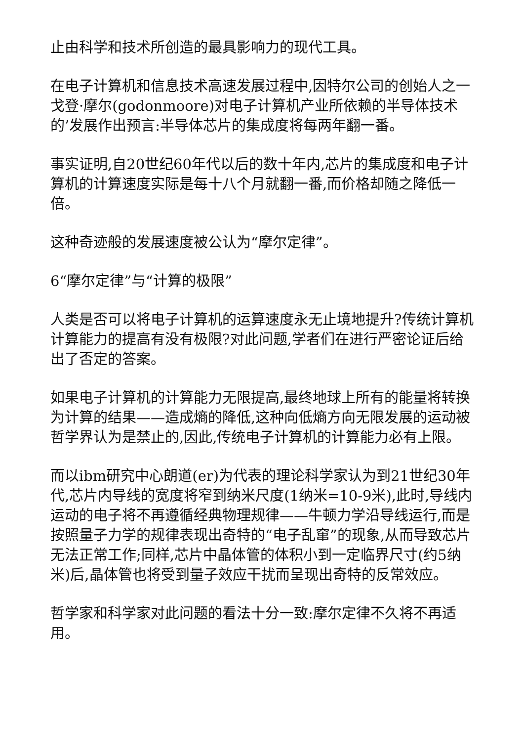止由科学和技术所创造的最具影响力的现代工具。
在电子计算机和信息技术高速发展过程中,因特尔公司的创始人之一戈登·摩尔(godonmoore)对电子计算机产业所依赖的半导体技术的’发展作出预言:半导体芯片的集成度将每两年翻一番。
事实证明,自20世纪60年代以后的数十年内,芯片的集成度和电子计算机的计算速度实际是每十八个月就翻一番,而价格却随之降低一倍。
这种奇迹般的发展速度被公认为“摩尔定律”。
6“摩尔定律”与“计算的极限”
人类是否可以将电子计算机的运算速度永无止境地提升?传统计算机计算能力的提高有没有极限?对此问题,学者们在进行严密论证后给出了否定的答案。
如果电子计算机的计算能力无限提高,最终地球上所有的能量将转换为计算的结果——造成熵的降低,这种向低熵方向无限发展的运动被哲学界认为是禁止的,因此,传统电子计算机的计算能力必有上限。
而以ibm研究中心朗道(er)为代表的理论科学家认为到21世纪30年代,芯片内导线的宽度将窄到纳米尺度(1纳米=10-9米),此时,导线内运动的电子将不再遵循经典物理规律——牛顿力学沿导线运行,而是按照量子力学的规律表现出奇特的“电子乱窜”的现象,从而导致芯片无法正常工作;同样,芯片中晶体管的体积小到一定临界尺寸(约5纳米)后,晶体管也将受到量子效应干扰而呈现出奇特的反常效应。
哲学家和科学家对此问题的看法十分一致:摩尔定律不久将不再适用。